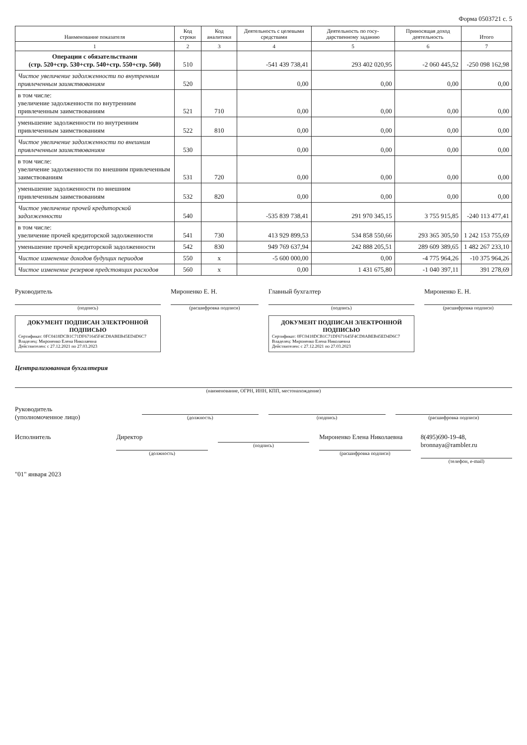Форма 0503721 с. 5
| Наименование показателя | Код строки | Код аналитики | Деятельность с целевыми средствами | Деятельность по госу-дарственному заданию | Приносящая доход деятельность | Итого |
| --- | --- | --- | --- | --- | --- | --- |
| 1 | 2 | 3 | 4 | 5 | 6 | 7 |
| Операции с обязательствами (стр. 520+стр. 530+стр. 540+стр. 550+стр. 560) | 510 | | -541 439 738,41 | 293 402 020,95 | -2 060 445,52 | -250 098 162,98 |
| Чистое увеличение задолженности по внутренним привлеченным заимствованиям | 520 | | 0,00 | 0,00 | 0,00 | 0,00 |
| в том числе: увеличение задолженности по внутренним привлеченным заимствованиям | 521 | 710 | 0,00 | 0,00 | 0,00 | 0,00 |
| уменьшение задолженности по внутренним привлеченным заимствованиям | 522 | 810 | 0,00 | 0,00 | 0,00 | 0,00 |
| Чистое увеличение задолженности по внешним привлеченным заимствованиям | 530 | | 0,00 | 0,00 | 0,00 | 0,00 |
| в том числе: увеличение задолженности по внешним привлеченным заимствованиям | 531 | 720 | 0,00 | 0,00 | 0,00 | 0,00 |
| уменьшение задолженности по внешним привлеченным заимствованиям | 532 | 820 | 0,00 | 0,00 | 0,00 | 0,00 |
| Чистое увеличение прочей кредиторской задолженности | 540 | | -535 839 738,41 | 291 970 345,15 | 3 755 915,85 | -240 113 477,41 |
| в том числе: увеличение прочей кредиторской задолженности | 541 | 730 | 413 929 899,53 | 534 858 550,66 | 293 365 305,50 | 1 242 153 755,69 |
| уменьшение прочей кредиторской задолженности | 542 | 830 | 949 769 637,94 | 242 888 205,51 | 289 609 389,65 | 1 482 267 233,10 |
| Чистое изменение доходов будущих периодов | 550 | x | -5 600 000,00 | 0,00 | -4 775 964,26 | -10 375 964,26 |
| Чистое изменение резервов предстоящих расходов | 560 | x | 0,00 | 1 431 675,80 | -1 040 397,11 | 391 278,69 |
Руководитель
(подпись)
ДОКУМЕНТ ПОДПИСАН ЭЛЕКТРОННОЙ ПОДПИСЬЮ
Сертификат: 0FC0418DCB1C71DF671645F4CD8ABEB45ED4D6C7
Владелец: Мироненко Елена Николаевна
Действителен: с 27.12.2021 по 27.03.2023
Мироненко Е. Н.
(расшифровка подписи)
Главный бухгалтер
(подпись)
ДОКУМЕНТ ПОДПИСАН ЭЛЕКТРОННОЙ ПОДПИСЬЮ
Сертификат: 0FC0418DCB1C71DF671645F4CD8ABEB45ED4D6C7
Владелец: Мироненко Елена Николаевна
Действителен: с 27.12.2021 по 27.03.2023
Мироненко Е. Н.
(расшифровка подписи)
Централизованная бухгалтерия
(наименование, ОГРН, ИНН, КПП, местонахождение)
Руководитель
(уполномоченное лицо)
(должность) (подпись) (расшифровка подписи)
Исполнитель Директор
(должность)
(подпись)
Мироненко Елена Николаевна
(расшифровка подписи)
8(495)690-19-48, bronnaya@rambler.ru
(телефон, e-mail)
"01" января 2023